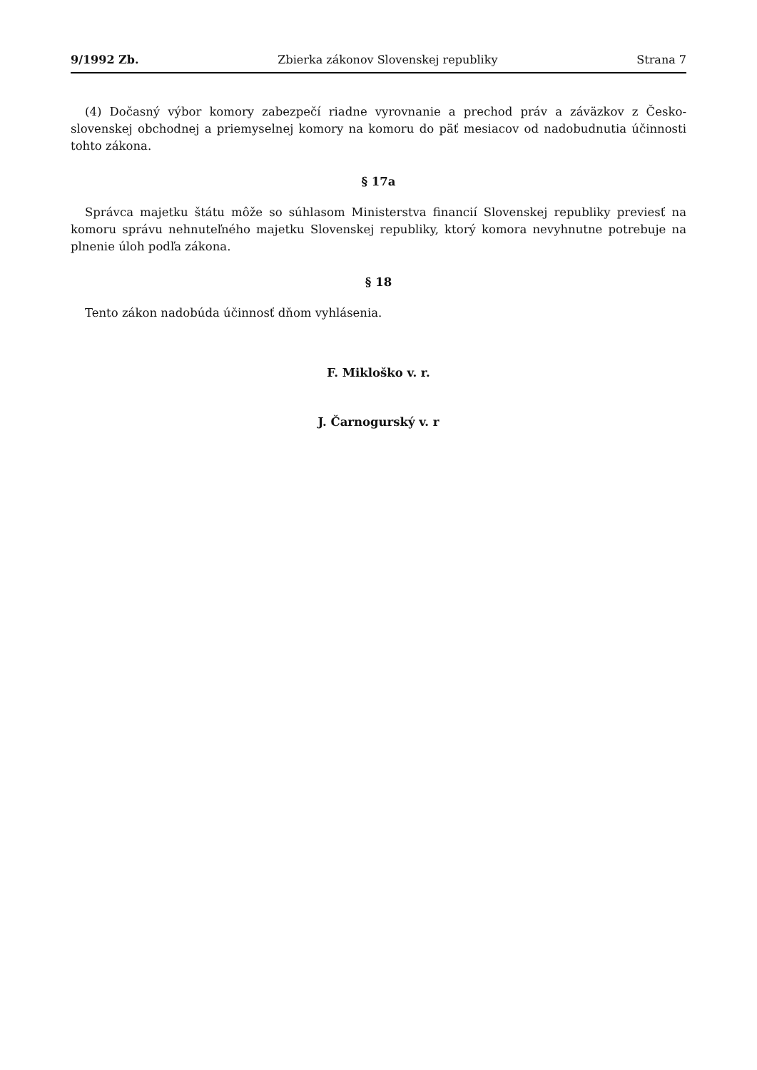9/1992 Zb. Zbierka zákonov Slovenskej republiky Strana 7
(4) Dočasný výbor komory zabezpečí riadne vyrovnanie a prechod práv a záväzkov z Česko-slovenskej obchodnej a priemyselnej komory na komoru do päť mesiacov od nadobudnutia účinnosti tohto zákona.
§ 17a
Správca majetku štátu môže so súhlasom Ministerstva financií Slovenskej republiky previesť na komoru správu nehnuteľného majetku Slovenskej republiky, ktorý komora nevyhnutne potrebuje na plnenie úloh podľa zákona.
§ 18
Tento zákon nadobúda účinnosť dňom vyhlásenia.
F. Mikloško v. r.
J. Čarnogurský v. r